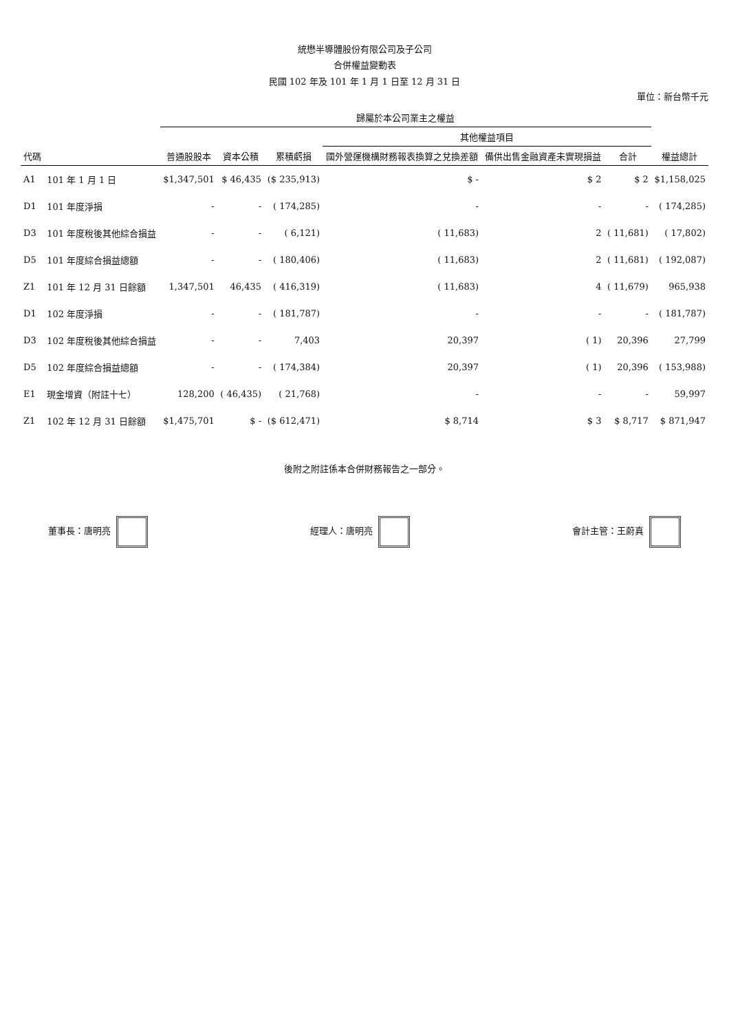統懋半導體股份有限公司及子公司
合併權益變動表
民國 102 年及 101 年 1 月 1 日至 12 月 31 日
單位：新台幣千元
| 代碼 | | 歸屬於本公司業主之權益 | | | | | | 權益總計 |
| --- | --- | --- | --- | --- | --- | --- | --- | --- |
| | | 普通股股本 | 資本公積 | 累積虧損 | 其他權益項目 | | | |
| | | | | | 國外營運機構財務報表換算之兌換差額 | 備供出售金融資產未實現損益 | 合計 | |
| A1 | 101 年 1 月 1 日 | $1,347,501 | $ 46,435 | ($ 235,913) | $ - | $ 2 | $ 2 | $1,158,025 |
| D1 | 101 年度淨損 | - | - | ( 174,285) | - | - | - | ( 174,285) |
| D3 | 101 年度稅後其他綜合損益 | - | - | ( 6,121) | ( 11,683) | 2 | ( 11,681) | ( 17,802) |
| D5 | 101 年度綜合損益總額 | - | - | ( 180,406) | ( 11,683) | 2 | ( 11,681) | ( 192,087) |
| Z1 | 101 年 12 月 31 日餘額 | 1,347,501 | 46,435 | ( 416,319) | ( 11,683) | 4 | ( 11,679) | 965,938 |
| D1 | 102 年度淨損 | - | - | ( 181,787) | - | - | - | ( 181,787) |
| D3 | 102 年度稅後其他綜合損益 | - | - | 7,403 | 20,397 | ( 1) | 20,396 | 27,799 |
| D5 | 102 年度綜合損益總額 | - | - | ( 174,384) | 20,397 | ( 1) | 20,396 | ( 153,988) |
| E1 | 現金增資（附註十七） | 128,200 | ( 46,435) | ( 21,768) | - | - | - | 59,997 |
| Z1 | 102 年 12 月 31 日餘額 | $1,475,701 | $ - | ($ 612,471) | $ 8,714 | $ 3 | $ 8,717 | $ 871,947 |
後附之附註係本合併財務報告之一部分。
董事長：唐明亮 經理人：唐明亮 會計主管：王蔚真